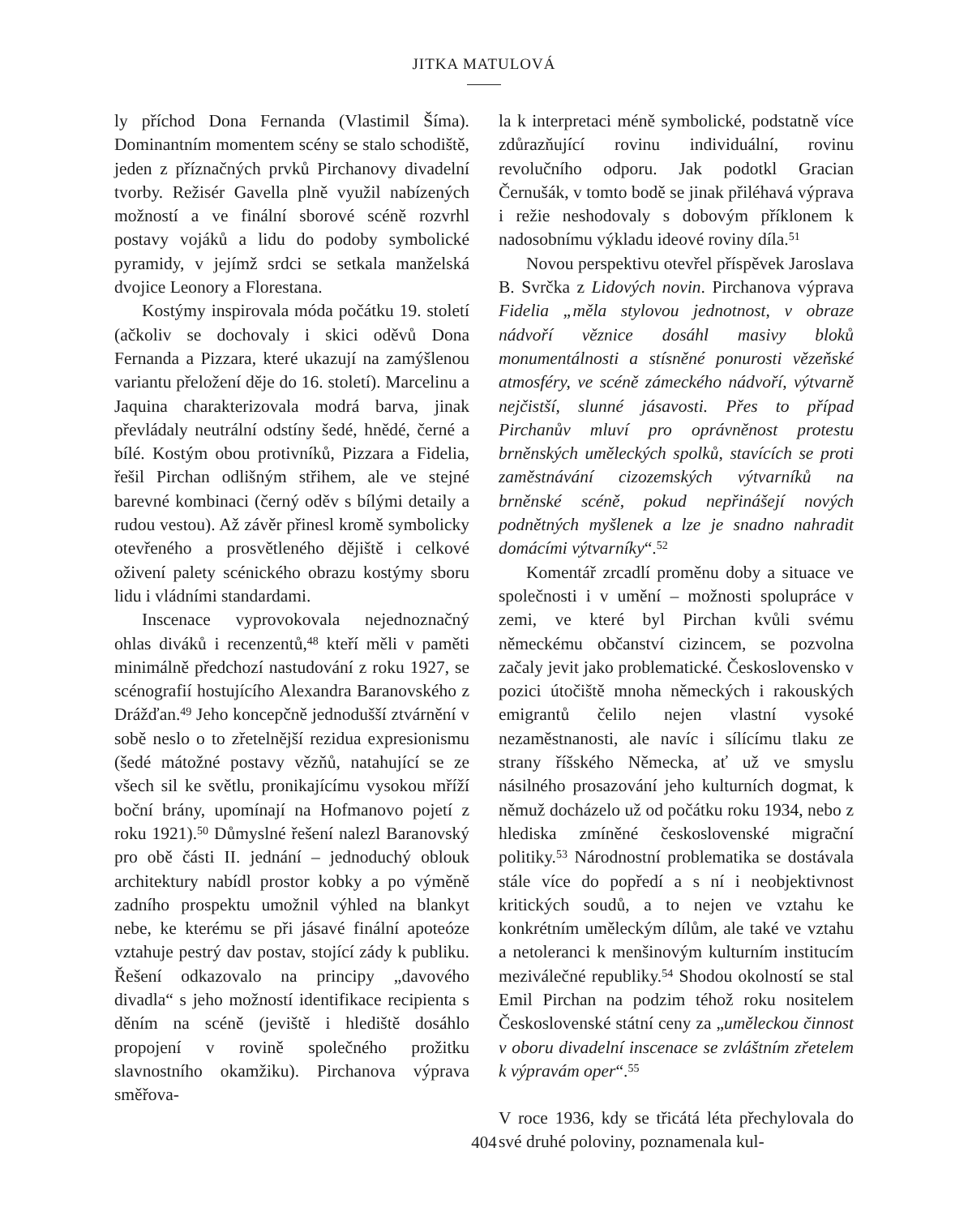JITKA MATULOVÁ
ly příchod Dona Fernanda (Vlastimil Šíma). Dominantním momentem scény se stalo schodiště, jeden z příznačných prvků Pirchanovy divadelní tvorby. Režisér Gavella plně využil nabízených možností a ve finální sborové scéně rozvrhl postavy vojáků a lidu do podoby symbolické pyramidy, v jejímž srdci se setkala manželská dvojice Leonory a Florestana.
Kostýmy inspirovala móda počátku 19. století (ačkoliv se dochovaly i skici oděvů Dona Fernanda a Pizzara, které ukazují na zamýšlenou variantu přeložení děje do 16. století). Marcelinu a Jaquina charakterizovala modrá barva, jinak převládaly neutrální odstíny šedé, hnědé, černé a bílé. Kostým obou protivníků, Pizzara a Fidelia, řešil Pirchan odlišným střihem, ale ve stejné barevné kombinaci (černý oděv s bílými detaily a rudou vestou). Až závěr přinesl kromě symbolicky otevřeného a prosvětleného dějiště i celkové oživení palety scénického obrazu kostýmy sboru lidu i vládními standardami.
Inscenace vyprovokovala nejednoznačný ohlas diváků i recenzentů,<sup>48</sup> kteří měli v paměti minimálně předchozí nastudování z roku 1927, se scénografií hostujícího Alexandra Baranovského z Drážďan.<sup>49</sup> Jeho koncepčně jednodušší ztvárnění v sobě neslo o to zřetelnější rezidua expresionismu (šedé mátožné postavy vězňů, natahující se ze všech sil ke světlu, pronikajícímu vysokou mříží boční brány, upomínají na Hofmanovo pojetí z roku 1921).<sup>50</sup> Důmyslné řešení nalezl Baranovský pro obě části II. jednání – jednoduchý oblouk architektury nabídl prostor kobky a po výměně zadního prospektu umožnil výhled na blankyt nebe, ke kterému se při jásavé finální apoteóze vztahuje pestrý dav postav, stojící zády k publiku. Řešení odkazovalo na principy „davového divadla“ s jeho možností identifikace recipienta s děním na scéně (jeviště i hlediště dosáhlo propojení v rovině společného prožitku slavnostního okamžiku). Pirchanova výprava směřova-
la k interpretaci méně symbolické, podstatně více zdůrazňující rovinu individuální, rovinu revolučního odporu. Jak podotkl Gracian Černušák, v tomto bodě se jinak přiléhavá výprava i režie neshodovaly s dobovým příklonem k nadosobnímu výkladu ideové roviny díla.<sup>51</sup>
Novou perspektivu otevřel příspěvek Jaroslava B. Svrčka z Lidových novin. Pirchanova výprava Fidelia „měla stylovou jednotnost, v obraze nádvoří věznice dosáhl masivy bloků monumentálnosti a stísněné ponurosti vězeňské atmosféry, ve scéně zámeckého nádvoří, výtvarně nejčistší, slunné jásavosti. Přes to případ Pirchanův mluví pro oprávněnost protestu brněnských uměleckých spolků, stavících se proti zaměstnávání cizozemských výtvarníků na brněnské scéně, pokud nepřinášejí nových podnětných myšlenek a lze je snadno nahradit domácími výtvarníky“.<sup>52</sup>
Komentář zrcadlí proměnu doby a situace ve společnosti i v umění – možnosti spolupráce v zemi, ve které byl Pirchan kvůli svému německému občanství cizincem, se pozvolna začaly jevit jako problematické. Československo v pozici útočiště mnoha německých i rakouských emigrantů čelilo nejen vlastní vysoké nezaměstnanosti, ale navíc i sílícímu tlaku ze strany říšského Německa, ať už ve smyslu násilného prosazování jeho kulturních dogmat, k němuž docházelo už od počátku roku 1934, nebo z hlediska zmíněné československé migrační politiky.<sup>53</sup> Národnostní problematika se dostávala stále více do popředí a s ní i neobjektivnost kritických soudů, a to nejen ve vztahu ke konkrétním uměleckým dílům, ale také ve vztahu a netoleranci k menšinovým kulturním institucím meziválečné republiky.<sup>54</sup> Shodou okolností se stal Emil Pirchan na podzim téhož roku nositelem Československé státní ceny za „uměleckou činnost v oboru divadelní inscenace se zvláštním zřetelem k výpravám oper“.<sup>55</sup>
V roce 1936, kdy se třicátá léta přechylovala do své druhé poloviny, poznamenala kul-
404